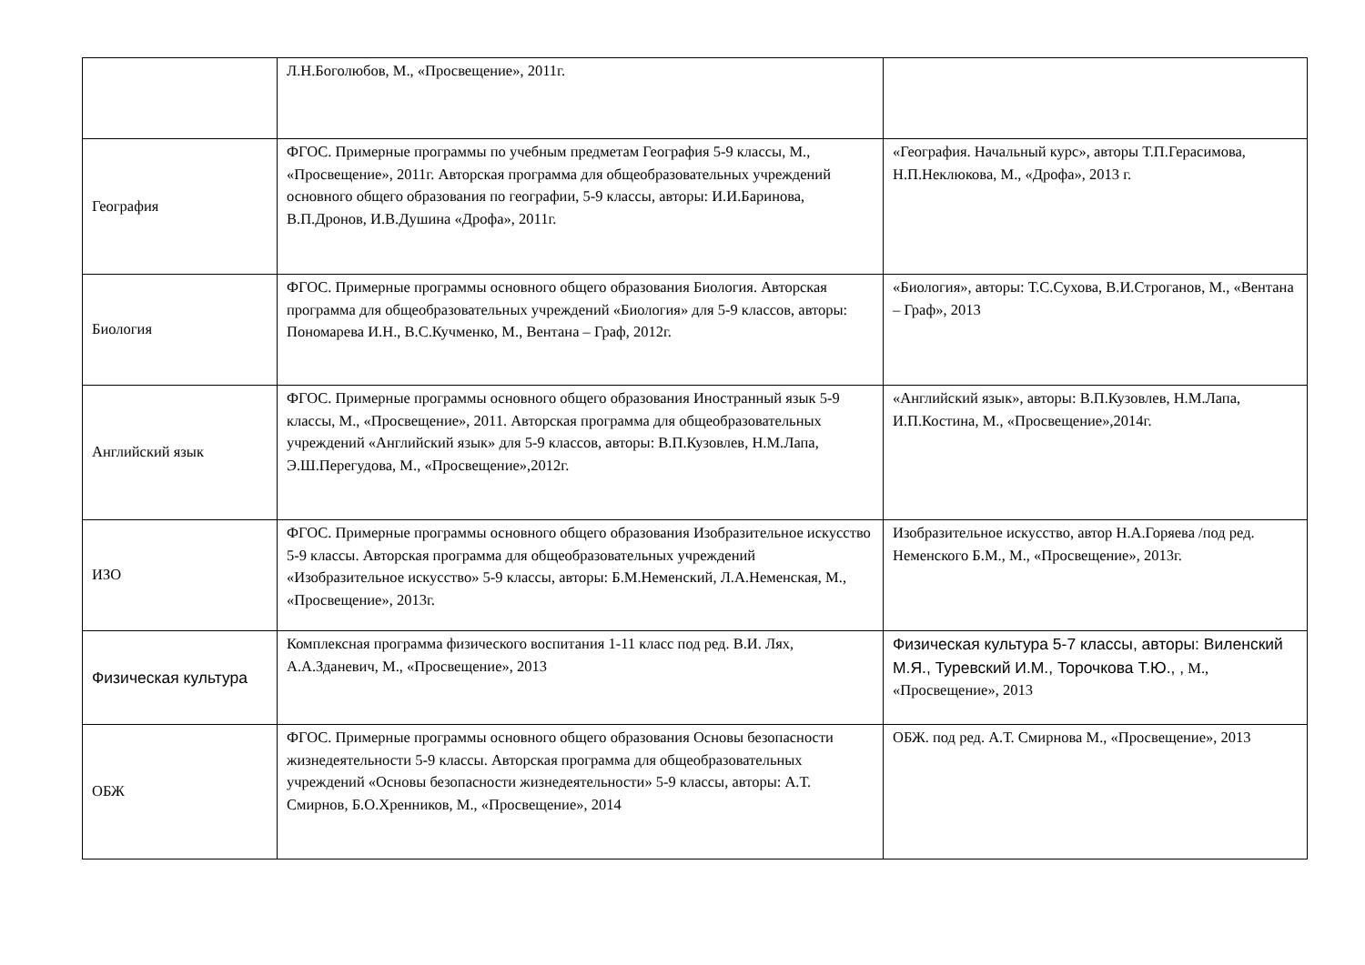| | Л.Н.Боголюбов, М., «Просвещение», 2011г. | |
| География | ФГОС. Примерные программы по учебным предметам География 5-9 классы, М., «Просвещение», 2011г. Авторская программа для общеобразовательных учреждений основного общего образования по географии, 5-9 классы, авторы: И.И.Баринова, В.П.Дронов, И.В.Душина «Дрофа», 2011г. | «География. Начальный курс», авторы Т.П.Герасимова, Н.П.Неклюкова, М., «Дрофа», 2013 г. |
| Биология | ФГОС. Примерные программы основного общего образования Биология. Авторская программа для общеобразовательных учреждений «Биология» для 5-9 классов, авторы: Пономарева И.Н., В.С.Кучменко, М., Вентана – Граф, 2012г. | «Биология», авторы: Т.С.Сухова, В.И.Строганов, М., «Вентана – Граф», 2013 |
| Английский язык | ФГОС. Примерные программы основного общего образования Иностранный язык 5-9 классы, М., «Просвещение», 2011. Авторская программа для общеобразовательных учреждений «Английский язык» для 5-9 классов, авторы: В.П.Кузовлев, Н.М.Лапа, Э.Ш.Перегудова, М., «Просвещение»,2012г. | «Английский язык», авторы: В.П.Кузовлев, Н.М.Лапа, И.П.Костина, М., «Просвещение»,2014г. |
| ИЗО | ФГОС. Примерные программы основного общего образования Изобразительное искусство 5-9 классы. Авторская программа для общеобразовательных учреждений «Изобразительное искусство» 5-9 классы, авторы: Б.М.Неменский, Л.А.Неменская, М., «Просвещение», 2013г. | Изобразительное искусство, автор Н.А.Горяева /под ред. Неменского Б.М., М., «Просвещение», 2013г. |
| Физическая культура | Комплексная программа физического воспитания 1-11 класс под ред. В.И. Лях, А.А.Зданевич, М., «Просвещение», 2013 | Физическая культура 5-7 классы, авторы: Виленский М.Я., Туревский И.М., Торочкова Т.Ю., , М., «Просвещение», 2013 |
| ОБЖ | ФГОС. Примерные программы основного общего образования Основы безопасности жизнедеятельности 5-9 классы. Авторская программа для общеобразовательных учреждений «Основы безопасности жизнедеятельности» 5-9 классы, авторы: А.Т. Смирнов, Б.О.Хренников, М., «Просвещение», 2014 | ОБЖ. под ред. А.Т. Смирнова М., «Просвещение», 2013 |